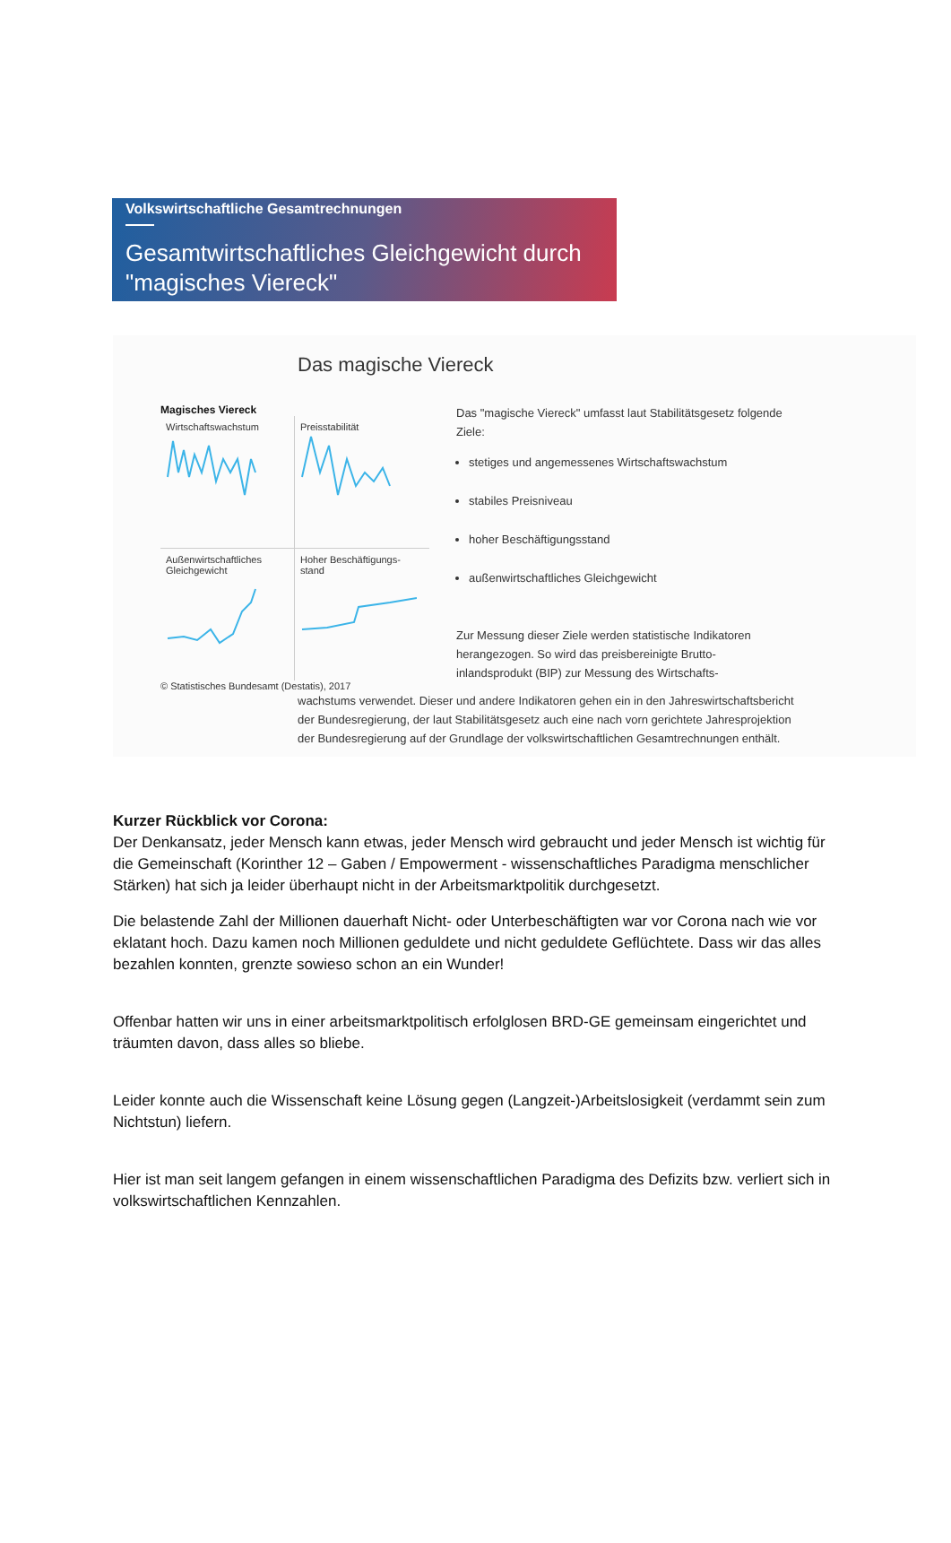Volkswirtschaftliche Gesamtrechnungen
Gesamtwirtschaftliches Gleichgewicht durch "magisches Viereck"
Das magische Viereck
Magisches Viereck
Wirtschaftswachstum
Preisstabilität
Außenwirtschaftliches Gleichgewicht
Hoher Beschäftigungs-stand
© Statistisches Bundesamt (Destatis), 2017
Das "magische Viereck" umfasst laut Stabilitätsgesetz folgende Ziele:
stetiges und angemessenes Wirtschaftswachstum
stabiles Preisniveau
hoher Beschäftigungsstand
außenwirtschaftliches Gleichgewicht
Zur Messung dieser Ziele werden statistische Indikatoren herangezogen. So wird das preisbereinigte Brutto-inlandsprodukt (BIP) zur Messung des Wirtschafts-
wachstums verwendet. Dieser und andere Indikatoren gehen ein in den Jahreswirtschaftsbericht der Bundesregierung, der laut Stabilitätsgesetz auch eine nach vorn gerichtete Jahresprojektion der Bundesregierung auf der Grundlage der volkswirtschaftlichen Gesamtrechnungen enthält.
Kurzer Rückblick vor Corona:
Der Denkansatz, jeder Mensch kann etwas, jeder Mensch wird gebraucht und jeder Mensch ist wichtig für die Gemeinschaft (Korinther 12 – Gaben / Empowerment - wissenschaftliches Paradigma menschlicher Stärken) hat sich ja leider überhaupt nicht in der Arbeitsmarktpolitik durchgesetzt.
Die belastende Zahl der Millionen dauerhaft Nicht- oder Unterbeschäftigten war vor Corona nach wie vor eklatant hoch. Dazu kamen noch Millionen geduldete und nicht geduldete Geflüchtete. Dass wir das alles bezahlen konnten, grenzte sowieso schon an ein Wunder!
Offenbar hatten wir uns in einer arbeitsmarktpolitisch erfolglosen BRD-GE gemeinsam eingerichtet und träumten davon, dass alles so bliebe.
Leider konnte auch die Wissenschaft keine Lösung gegen (Langzeit-)Arbeitslosigkeit (verdammt sein zum Nichtstun) liefern.
Hier ist man seit langem gefangen in einem wissenschaftlichen Paradigma des Defizits bzw. verliert sich in volkswirtschaftlichen Kennzahlen.